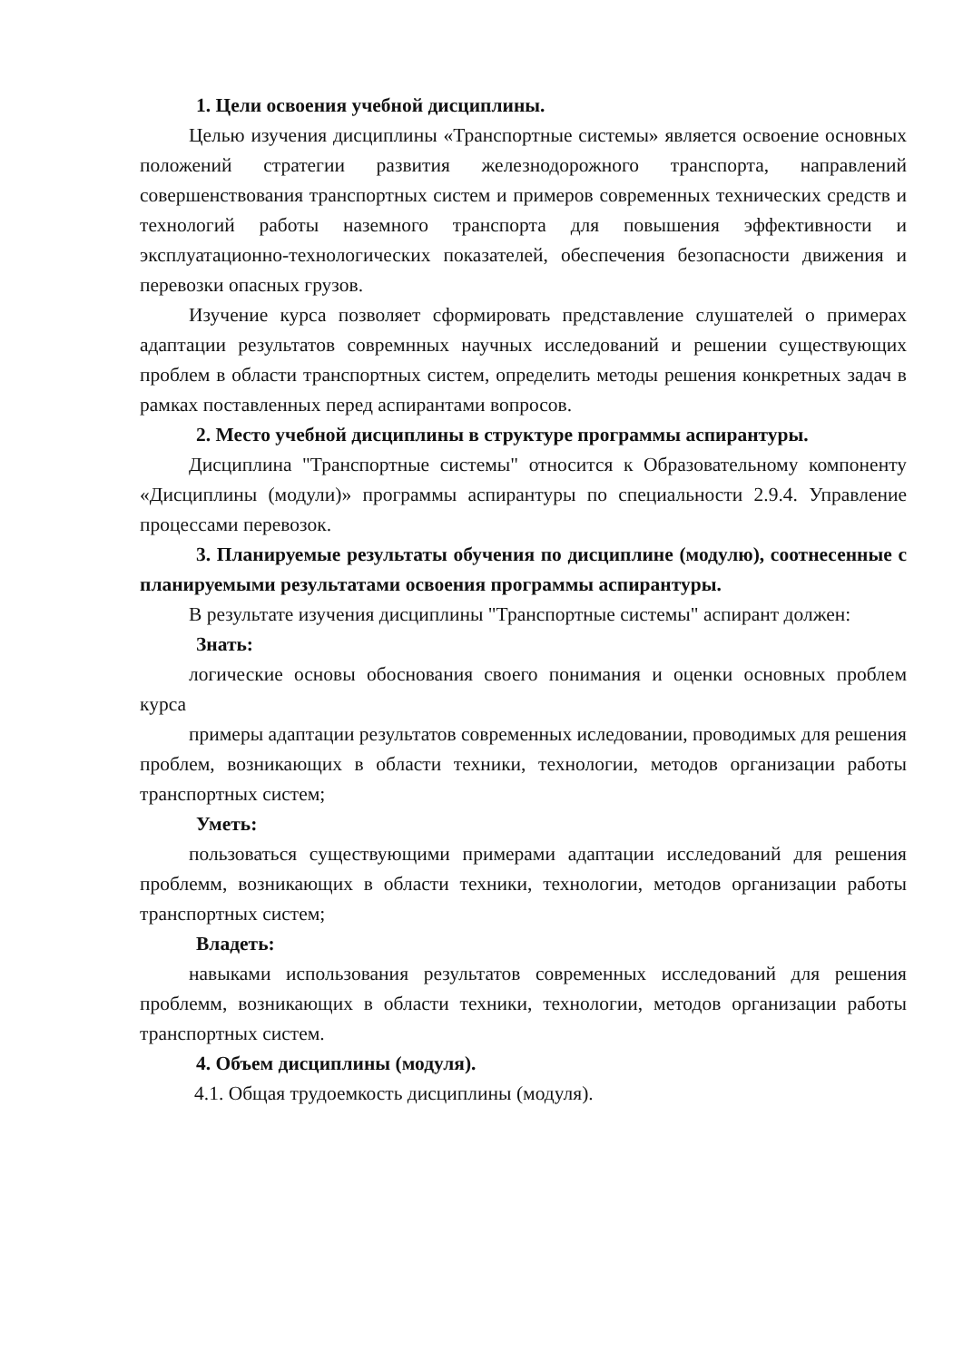1. Цели освоения учебной дисциплины.
Целью изучения дисциплины «Транспортные системы» является освоение основных положений стратегии развития железнодорожного транспорта, направлений совершенствования транспортных систем и примеров современных технических средств и технологий работы наземного транспорта для повышения эффективности и эксплуатационно-технологических показателей, обеспечения безопасности движения и перевозки опасных грузов.
Изучение курса позволяет сформировать представление слушателей о примерах адаптации результатов совремнных научных исследований и решении существующих проблем в области транспортных систем, определить методы решения конкретных задач в рамках поставленных перед аспирантами вопросов.
2. Место учебной дисциплины в структуре программы аспирантуры.
Дисциплина "Транспортные системы" относится к Образовательному компоненту «Дисциплины (модули)» программы аспирантуры по специальности 2.9.4. Управление процессами перевозок.
3. Планируемые результаты обучения по дисциплине (модулю), соотнесенные с планируемыми результатами освоения программы аспирантуры.
В результате изучения дисциплины "Транспортные системы" аспирант должен:
Знать:
логические основы обоснования своего понимания и оценки основных проблем курса
примеры адаптации результатов современных иследовании, проводимых для решения проблем, возникающих в области техники, технологии, методов организации работы транспортных систем;
Уметь:
пользоваться существующими примерами адаптации исследований для решения проблемм, возникающих в области техники, технологии, методов организации работы транспортных систем;
Владеть:
навыками использования результатов современных исследований для решения проблемм, возникающих в области техники, технологии, методов организации работы транспортных систем.
4. Объем дисциплины (модуля).
4.1. Общая трудоемкость дисциплины (модуля).